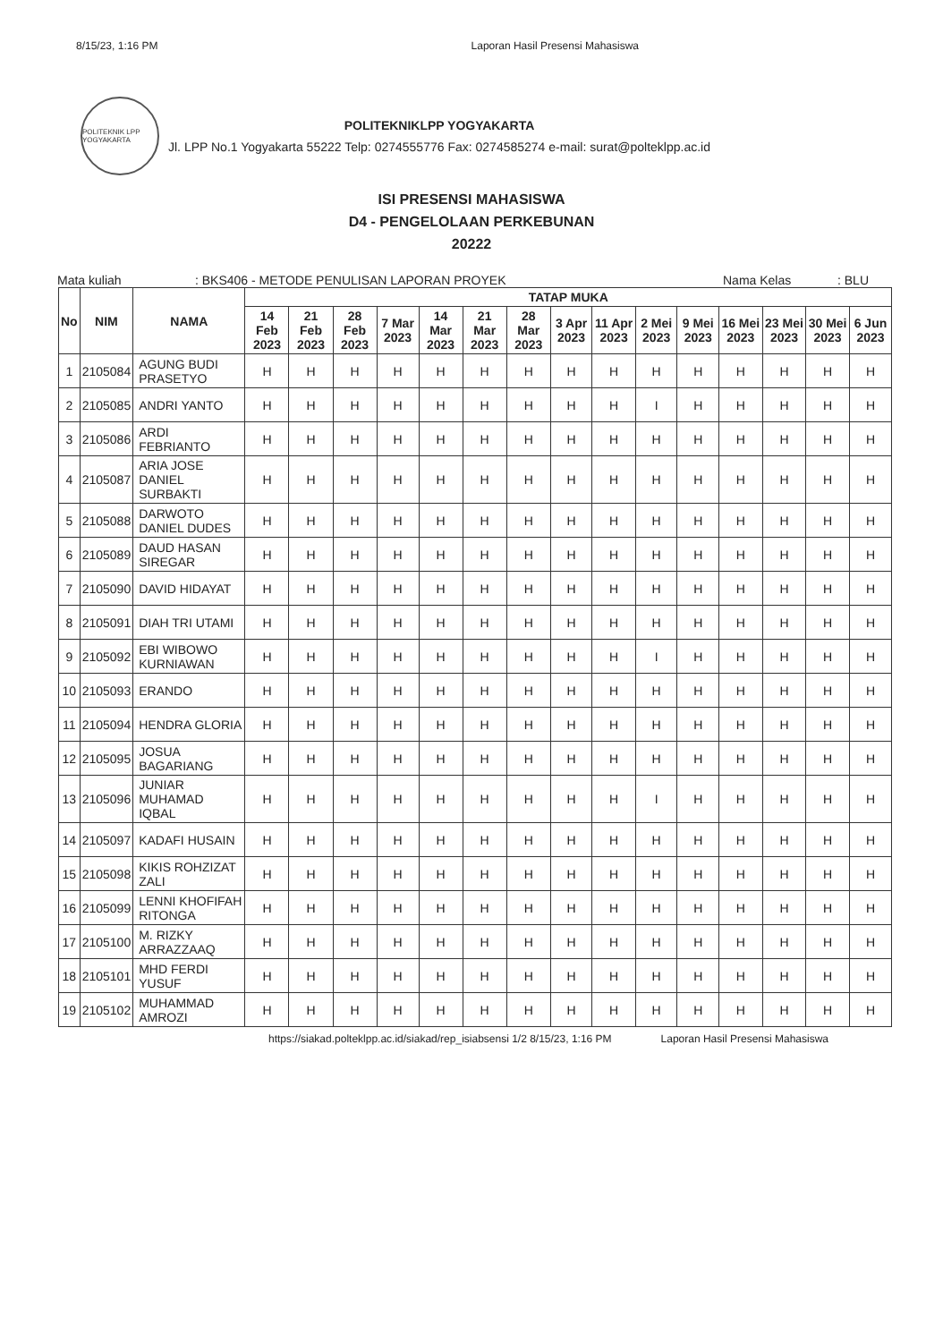8/15/23, 1:16 PM Laporan Hasil Presensi Mahasiswa
POLITEKNIK LPP YOGYAKARTA
POLITEKNIKLPP YOGYAKARTA
Jl. LPP No.1 Yogyakarta 55222 Telp: 0274555776 Fax: 0274585274 e-mail: surat@polteklpp.ac.id
ISI PRESENSI MAHASISWA
D4 - PENGELOLAAN PERKEBUNAN
20222
Mata kuliah: BKS406 - METODE PENULISAN LAPORAN PROYEK Nama Kelas: BLU
| No | NIM | NAMA | TATAP MUKA | | | | | | | | | | | | | | |
| --- | --- | --- | --- | --- | --- | --- | --- | --- | --- | --- | --- | --- | --- | --- | --- | --- | --- |
| | | | 14 Feb 2023 | 21 Feb 2023 | 28 Feb 2023 | 7 Mar 2023 | 14 Mar 2023 | 21 Mar 2023 | 28 Mar 2023 | 3 Apr 2023 | 11 Apr 2023 | 2 Mei 2023 | 9 Mei 2023 | 16 Mei 2023 | 23 Mei 2023 | 30 Mei 2023 | 6 Jun 2023 |
| 1 | 2105084 | AGUNG BUDI PRASETYO | H | H | H | H | H | H | H | H | H | H | H | H | H | H | H |
| 2 | 2105085 | ANDRI YANTO | H | H | H | H | H | H | H | H | H | I | H | H | H | H | H |
| 3 | 2105086 | ARDI FEBRIANTO | H | H | H | H | H | H | H | H | H | H | H | H | H | H | H |
| 4 | 2105087 | ARIA JOSE DANIEL SURBAKTI | H | H | H | H | H | H | H | H | H | H | H | H | H | H | H |
| 5 | 2105088 | DARWOTO DANIEL DUDES | H | H | H | H | H | H | H | H | H | H | H | H | H | H | H |
| 6 | 2105089 | DAUD HASAN SIREGAR | H | H | H | H | H | H | H | H | H | H | H | H | H | H | H |
| 7 | 2105090 | DAVID HIDAYAT | H | H | H | H | H | H | H | H | H | H | H | H | H | H | H |
| 8 | 2105091 | DIAH TRI UTAMI | H | H | H | H | H | H | H | H | H | H | H | H | H | H | H |
| 9 | 2105092 | EBI WIBOWO KURNIAWAN | H | H | H | H | H | H | H | H | H | I | H | H | H | H | H |
| 10 | 2105093 | ERANDO | H | H | H | H | H | H | H | H | H | H | H | H | H | H | H |
| 11 | 2105094 | HENDRA GLORIA | H | H | H | H | H | H | H | H | H | H | H | H | H | H | H |
| 12 | 2105095 | JOSUA BAGARIANG | H | H | H | H | H | H | H | H | H | H | H | H | H | H | H |
| 13 | 2105096 | JUNIAR MUHAMAD IQBAL | H | H | H | H | H | H | H | H | H | I | H | H | H | H | H |
| 14 | 2105097 | KADAFI HUSAIN | H | H | H | H | H | H | H | H | H | H | H | H | H | H | H |
| 15 | 2105098 | KIKIS ROHZIZAT ZALI | H | H | H | H | H | H | H | H | H | H | H | H | H | H | H |
| 16 | 2105099 | LENNI KHOFIFAH RITONGA | H | H | H | H | H | H | H | H | H | H | H | H | H | H | H |
| 17 | 2105100 | M. RIZKY ARRAZZAAQ | H | H | H | H | H | H | H | H | H | H | H | H | H | H | H |
| 18 | 2105101 | MHD FERDI YUSUF | H | H | H | H | H | H | H | H | H | H | H | H | H | H | H |
| 19 | 2105102 | MUHAMMAD AMROZI | H | H | H | H | H | H | H | H | H | H | H | H | H | H | H |
https://siakad.polteklpp.ac.id/siakad/rep_isiabsensi 1/2 8/15/23, 1:16 PM Laporan Hasil Presensi Mahasiswa